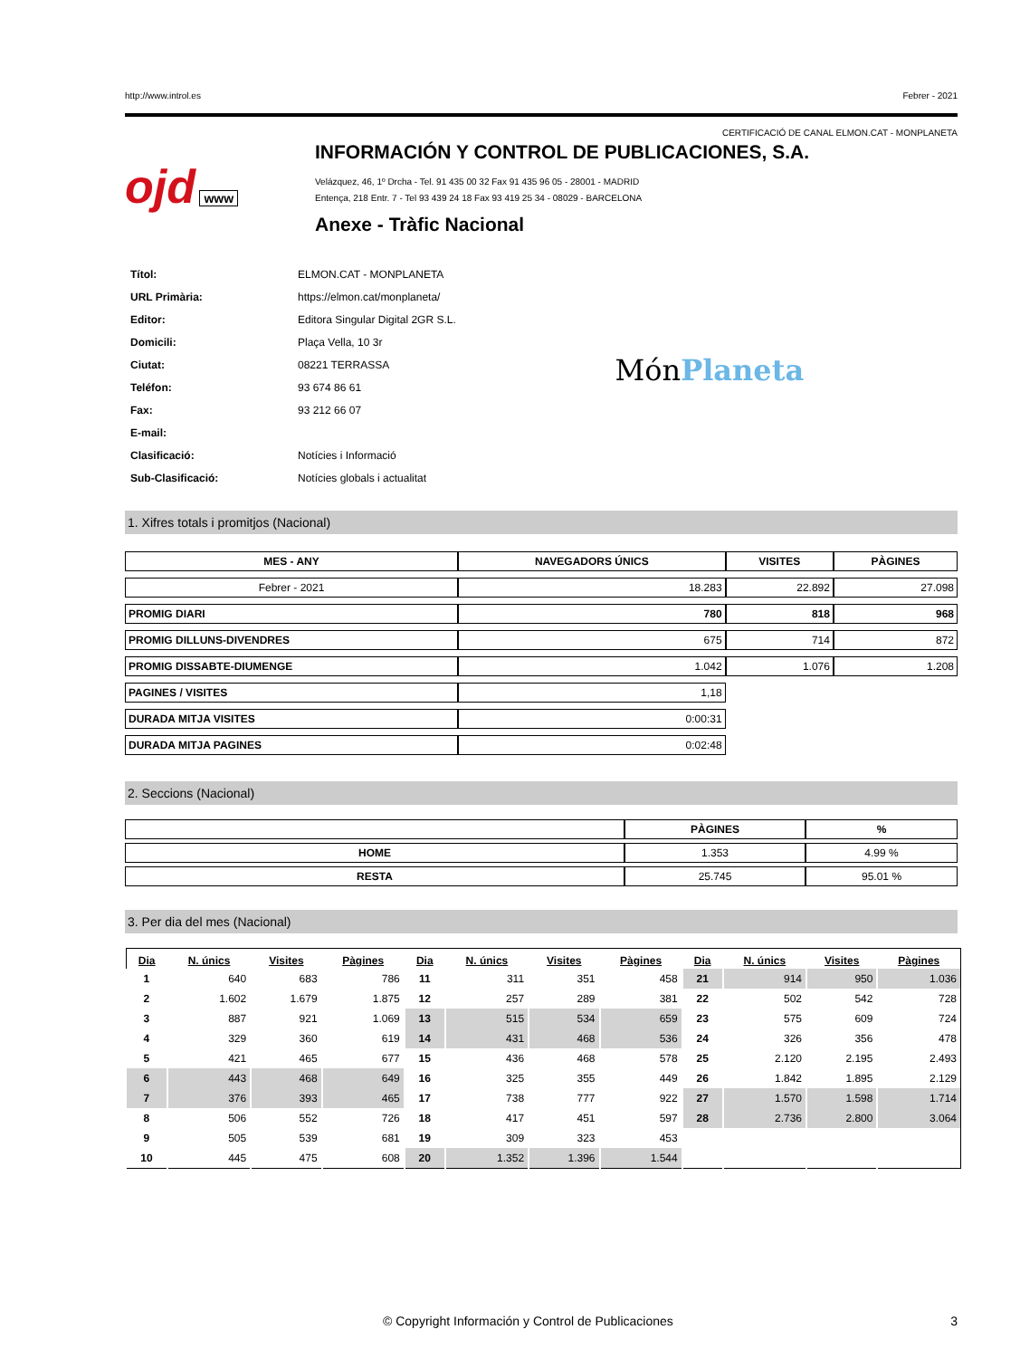http://www.introl.es Febrer - 2021
CERTIFICACIÓ DE CANAL ELMON.CAT - MONPLANETA
ojd www
INFORMACIÓN Y CONTROL DE PUBLICACIONES, S.A.
Velázquez, 46, 1º Drcha - Tel. 91 435 00 32 Fax 91 435 96 05 - 28001 - MADRID
Entença, 218 Entr. 7 - Tel 93 439 24 18 Fax 93 419 25 34 - 08029 - BARCELONA
Anexe - Tràfic Nacional
| Títol: | ELMON.CAT - MONPLANETA |
| URL Primària: | https://elmon.cat/monplaneta/ |
| Editor: | Editora Singular Digital 2GR S.L. |
| Domicili: | Plaça Vella, 10 3r |
| Ciutat: | 08221 TERRASSA |
| Teléfon: | 93 674 86 61 |
| Fax: | 93 212 66 07 |
| E-mail: | |
| Clasificació: | Notícies i Informació |
| Sub-Clasificació: | Notícies globals i actualitat |
MónPlaneta
1. Xifres totals i promitjos (Nacional)
| MES - ANY | NAVEGADORS ÚNICS | VISITES | PÀGINES |
| --- | --- | --- | --- |
| Febrer - 2021 | 18.283 | 22.892 | 27.098 |
| PROMIG DIARI | 780 | 818 | 968 |
| PROMIG DILLUNS-DIVENDRES | 675 | 714 | 872 |
| PROMIG DISSABTE-DIUMENGE | 1.042 | 1.076 | 1.208 |
| PAGINES / VISITES | 1,18 | | |
| DURADA MITJA VISITES | 0:00:31 | | |
| DURADA MITJA PAGINES | 0:02:48 | | |
2. Seccions (Nacional)
| | PÀGINES | % |
| --- | --- | --- |
| HOME | 1.353 | 4.99 % |
| RESTA | 25.745 | 95.01 % |
3. Per dia del mes (Nacional)
| Dia | N. únics | Visites | Pàgines | Dia | N. únics | Visites | Pàgines | Dia | N. únics | Visites | Pàgines |
| --- | --- | --- | --- | --- | --- | --- | --- | --- | --- | --- | --- |
| 1 | 640 | 683 | 786 | 11 | 311 | 351 | 458 | 21 | 914 | 950 | 1.036 |
| 2 | 1.602 | 1.679 | 1.875 | 12 | 257 | 289 | 381 | 22 | 502 | 542 | 728 |
| 3 | 887 | 921 | 1.069 | 13 | 515 | 534 | 659 | 23 | 575 | 609 | 724 |
| 4 | 329 | 360 | 619 | 14 | 431 | 468 | 536 | 24 | 326 | 356 | 478 |
| 5 | 421 | 465 | 677 | 15 | 436 | 468 | 578 | 25 | 2.120 | 2.195 | 2.493 |
| 6 | 443 | 468 | 649 | 16 | 325 | 355 | 449 | 26 | 1.842 | 1.895 | 2.129 |
| 7 | 376 | 393 | 465 | 17 | 738 | 777 | 922 | 27 | 1.570 | 1.598 | 1.714 |
| 8 | 506 | 552 | 726 | 18 | 417 | 451 | 597 | 28 | 2.736 | 2.800 | 3.064 |
| 9 | 505 | 539 | 681 | 19 | 309 | 323 | 453 | | | | |
| 10 | 445 | 475 | 608 | 20 | 1.352 | 1.396 | 1.544 | | | | |
© Copyright Información y Control de Publicaciones 3